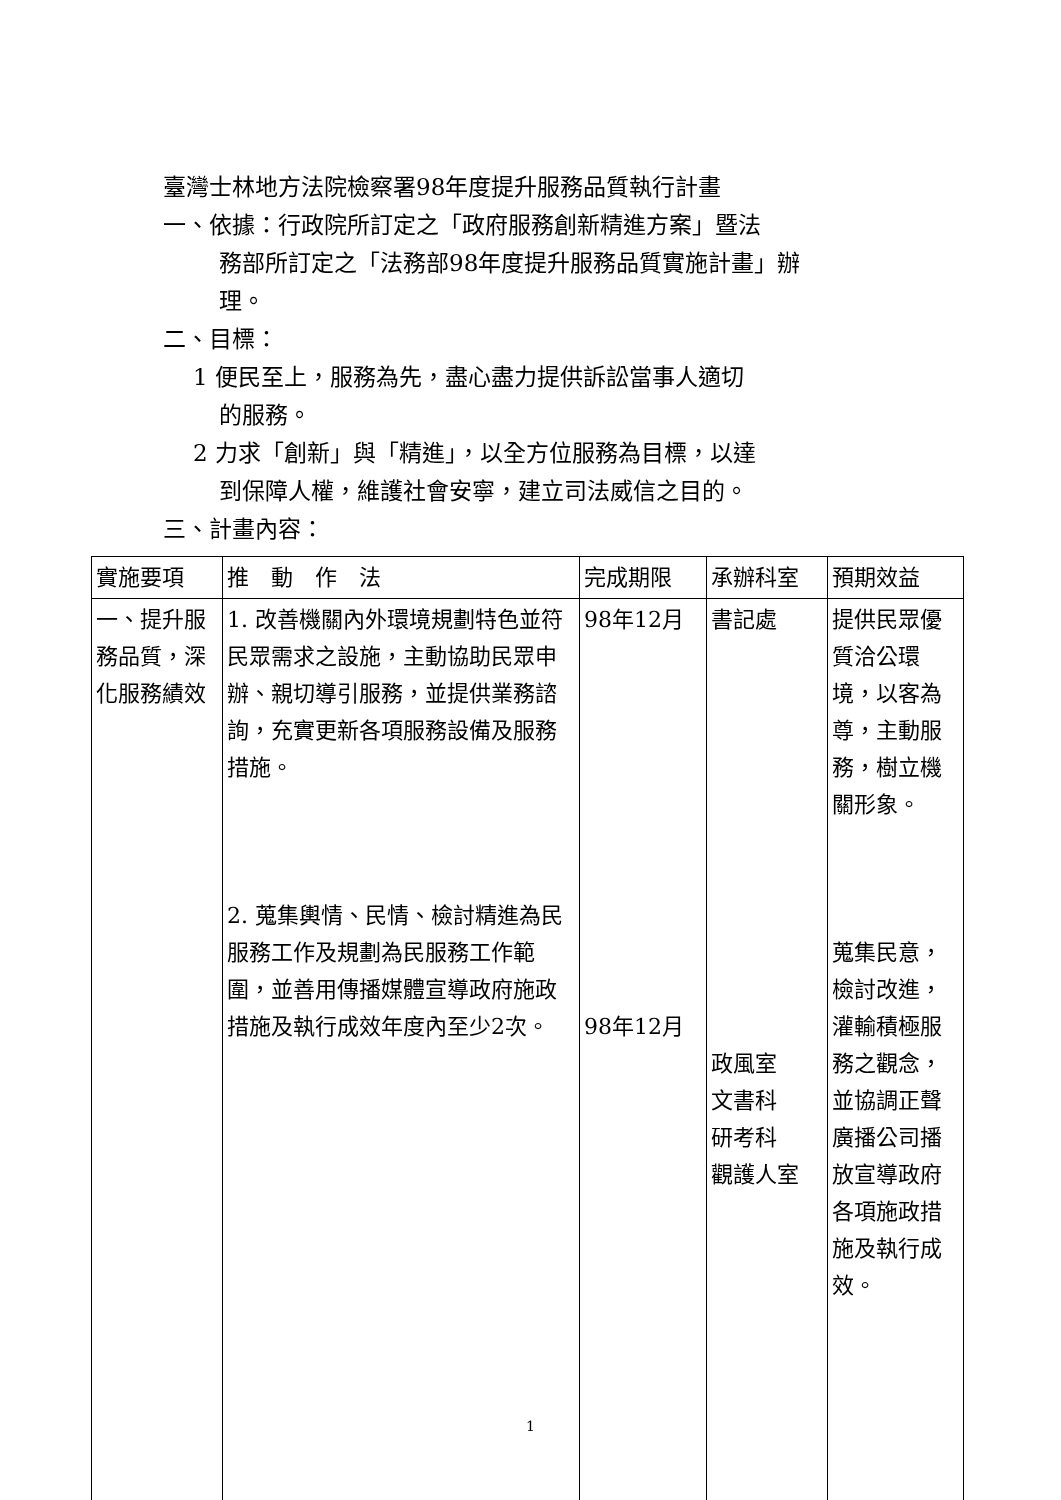臺灣士林地方法院檢察署98年度提升服務品質執行計畫
一、依據：行政院所訂定之「政府服務創新精進方案」暨法
務部所訂定之「法務部98年度提升服務品質實施計畫」辦
理。
二、目標：
1 便民至上，服務為先，盡心盡力提供訴訟當事人適切
的服務。
2 力求「創新」與「精進」，以全方位服務為目標，以達
到保障人權，維護社會安寧，建立司法威信之目的。
三、計畫內容：
| 實施要項 | 推 動 作 法 | 完成期限 | 承辦科室 | 預期效益 |
| 一、提升服務品質，深化服務績效 | 1. 改善機關內外環境規劃特色並符民眾需求之設施，主動協助民眾申辦、親切導引服務，並提供業務諮詢，充實更新各項服務設備及服務措施。 2. 蒐集輿情、民情、檢討精進為民服務工作及規劃為民服務工作範圍，並善用傳播媒體宣導政府施政措施及執行成效年度內至少2次。 | 98年12月 98年12月 | 書記處 政風室 文書科 研考科 觀護人室 | 提供民眾優質洽公環境，以客為尊，主動服務，樹立機關形象。 蒐集民意，檢討改進，灌輸積極服務之觀念，並協調正聲廣播公司播放宣導政府各項施政措施及執行成效。 |
1